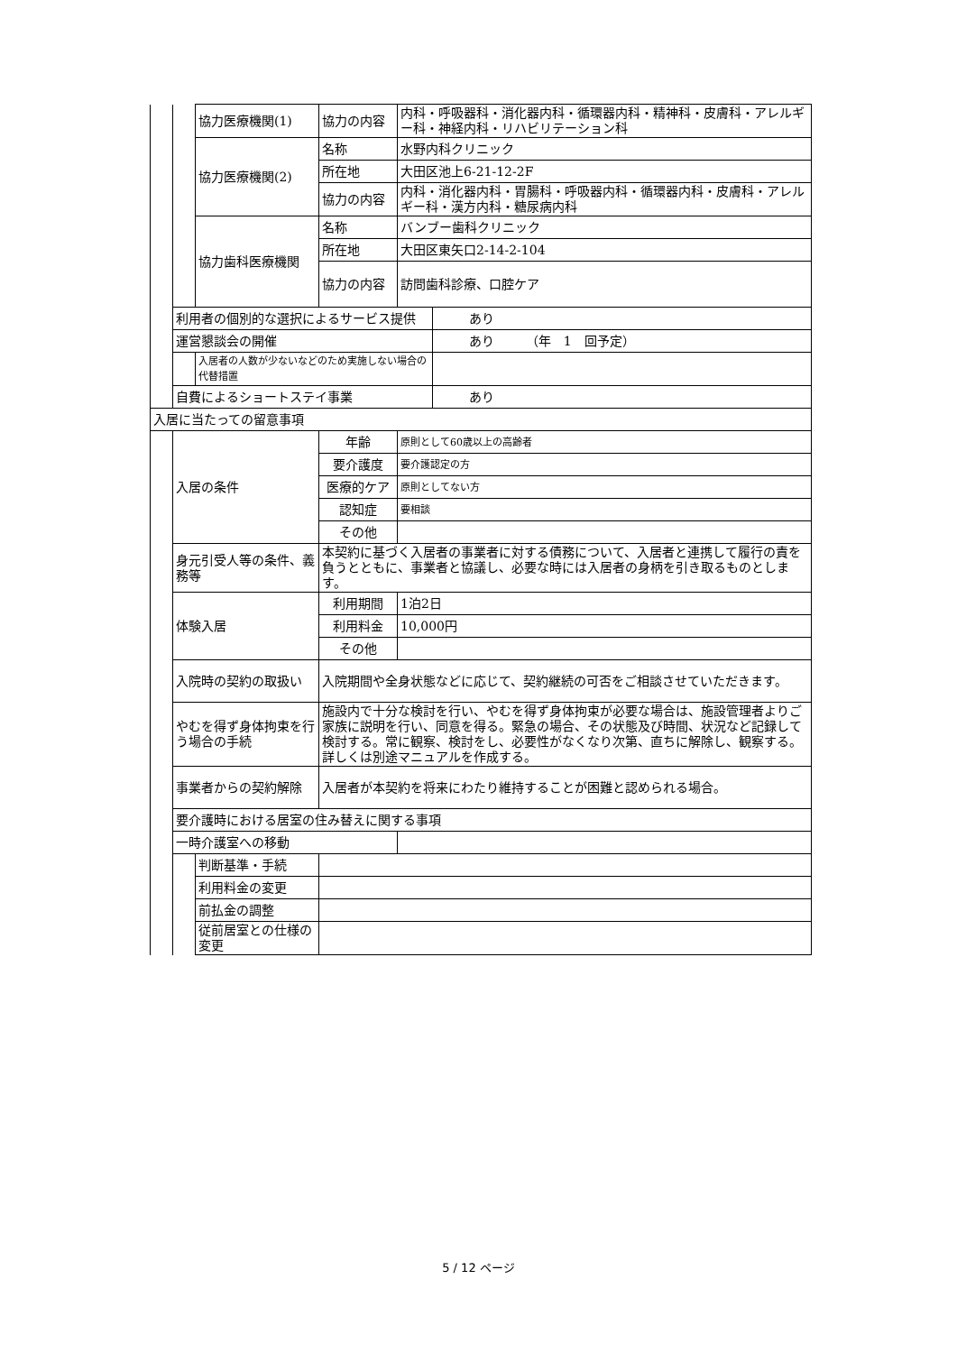| | | 協力医療機関(1) | 協力の内容 | 内科・呼吸器科・消化器内科・循環器内科・精神科・皮膚科・アレルギー科・神経内科・リハビリテーション科 | |
| | | 協力医療機関(2) | 名称 | 水野内科クリニック | |
| | | | 所在地 | 大田区池上6-21-12-2F | |
| | | | 協力の内容 | 内科・消化器内科・胃腸科・呼吸器内科・循環器内科・皮膚科・アレルギー科・漢方内科・糖尿病内科 | |
| | | 協力歯科医療機関 | 名称 | バンブー歯科クリニック | |
| | | | 所在地 | 大田区東矢口2-14-2-104 | |
| | | | 協力の内容 | 訪問歯科診療、口腔ケア | |
| | 利用者の個別的な選択によるサービス提供 | | | | あり |
| | 運営懇談会の開催 | | | | あり （年 1 回予定） |
| | | 入居者の人数が少ないなどのため実施しない場合の代替措置 | | | |
| | 自費によるショートステイ事業 | | | | あり |
| 入居に当たっての留意事項 | | | | | |
| | 入居の条件 | | 年齢 | 原則として60歳以上の高齢者 | |
| | | | 要介護度 | 要介護認定の方 | |
| | | | 医療的ケア | 原則としてない方 | |
| | | | 認知症 | 要相談 | |
| | | | その他 | | |
| | 身元引受人等の条件、義務等 | | 本契約に基づく入居者の事業者に対する債務について、入居者と連携して履行の責を負うとともに、事業者と協議し、必要な時には入居者の身柄を引き取るものとします。 | | |
| | 体験入居 | | 利用期間 | 1泊2日 | |
| | | | 利用料金 | 10,000円 | |
| | | | その他 | | |
| | 入院時の契約の取扱い | | 入院期間や全身状態などに応じて、契約継続の可否をご相談させていただきます。 | | |
| | やむを得ず身体拘束を行う場合の手続 | | 施設内で十分な検討を行い、やむを得ず身体拘束が必要な場合は、施設管理者よりご家族に説明を行い、同意を得る。緊急の場合、その状態及び時間、状況など記録して検討する。常に観察、検討をし、必要性がなくなり次第、直ちに解除し、観察する。詳しくは別途マニュアルを作成する。 | | |
| | 事業者からの契約解除 | | 入居者が本契約を将来にわたり維持することが困難と認められる場合。 | | |
| | 要介護時における居室の住み替えに関する事項 | | | | |
| | 一時介護室への移動 | | | | |
| | | 判断基準・手続 | | | |
| | | 利用料金の変更 | | | |
| | | 前払金の調整 | |
| | | 従前居室との仕様の変更 | |
5 / 12 ページ